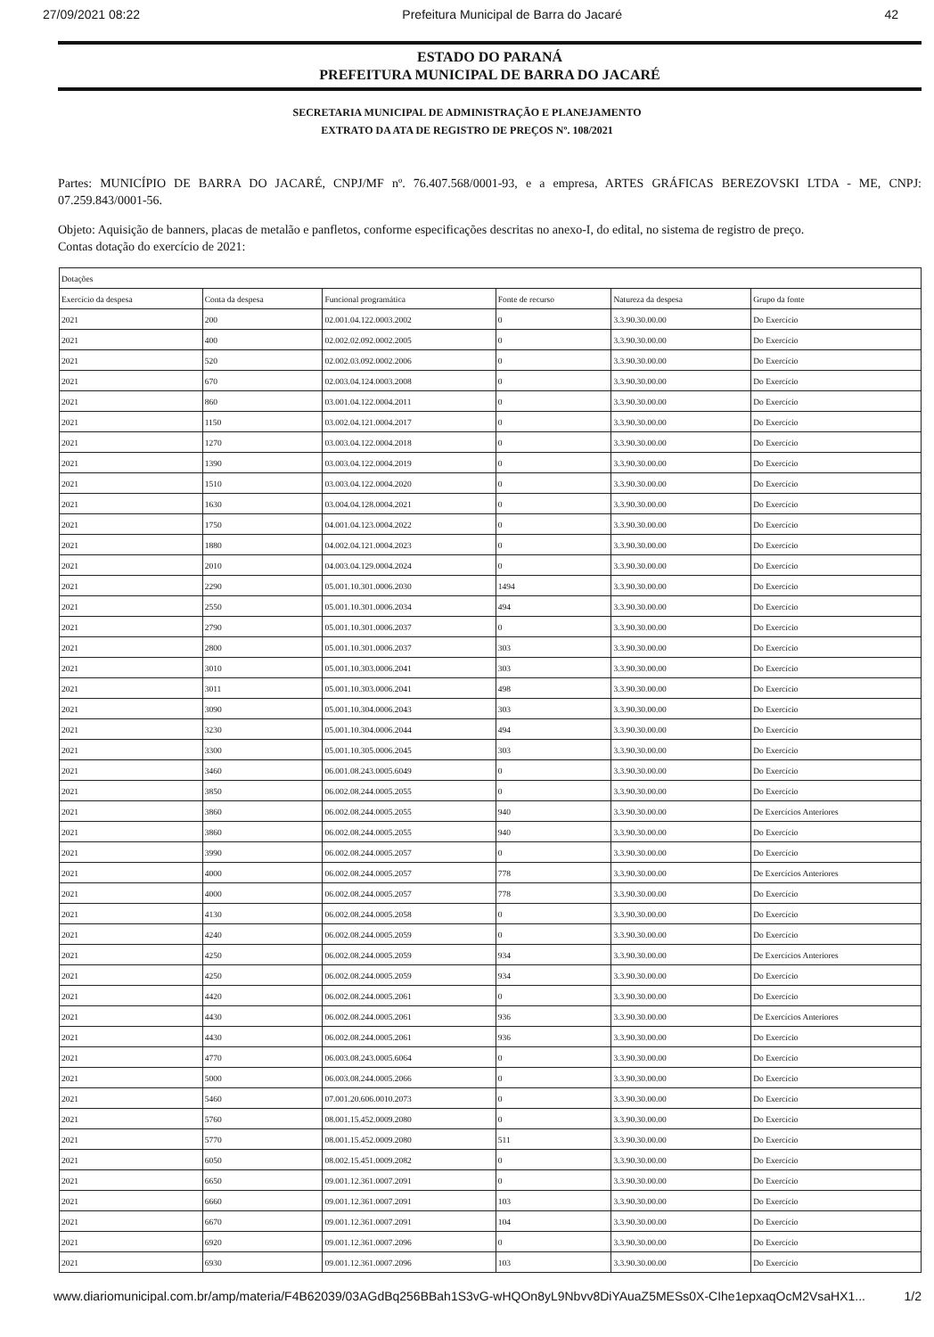27/09/2021 08:22 Prefeitura Municipal de Barra do Jacaré 42
ESTADO DO PARANÁ
PREFEITURA MUNICIPAL DE BARRA DO JACARÉ
SECRETARIA MUNICIPAL DE ADMINISTRAÇÃO E PLANEJAMENTO
EXTRATO DA ATA DE REGISTRO DE PREÇOS Nº. 108/2021
Partes: MUNICÍPIO DE BARRA DO JACARÉ, CNPJ/MF nº. 76.407.568/0001-93, e a empresa, ARTES GRÁFICAS BEREZOVSKI LTDA - ME, CNPJ: 07.259.843/0001-56.
Objeto: Aquisição de banners, placas de metalão e panfletos, conforme especificações descritas no anexo-I, do edital, no sistema de registro de preço.
Contas dotação do exercício de 2021:
| Dotações | | | | | |
| --- | --- | --- | --- | --- | --- |
| Exercício da despesa | Conta da despesa | Funcional programática | Fonte de recurso | Natureza da despesa | Grupo da fonte |
| 2021 | 200 | 02.001.04.122.0003.2002 | 0 | 3.3.90.30.00.00 | Do Exercício |
| 2021 | 400 | 02.002.02.092.0002.2005 | 0 | 3.3.90.30.00.00 | Do Exercício |
| 2021 | 520 | 02.002.03.092.0002.2006 | 0 | 3.3.90.30.00.00 | Do Exercício |
| 2021 | 670 | 02.003.04.124.0003.2008 | 0 | 3.3.90.30.00.00 | Do Exercício |
| 2021 | 860 | 03.001.04.122.0004.2011 | 0 | 3.3.90.30.00.00 | Do Exercício |
| 2021 | 1150 | 03.002.04.121.0004.2017 | 0 | 3.3.90.30.00.00 | Do Exercício |
| 2021 | 1270 | 03.003.04.122.0004.2018 | 0 | 3.3.90.30.00.00 | Do Exercício |
| 2021 | 1390 | 03.003.04.122.0004.2019 | 0 | 3.3.90.30.00.00 | Do Exercício |
| 2021 | 1510 | 03.003.04.122.0004.2020 | 0 | 3.3.90.30.00.00 | Do Exercício |
| 2021 | 1630 | 03.004.04.128.0004.2021 | 0 | 3.3.90.30.00.00 | Do Exercício |
| 2021 | 1750 | 04.001.04.123.0004.2022 | 0 | 3.3.90.30.00.00 | Do Exercício |
| 2021 | 1880 | 04.002.04.121.0004.2023 | 0 | 3.3.90.30.00.00 | Do Exercício |
| 2021 | 2010 | 04.003.04.129.0004.2024 | 0 | 3.3.90.30.00.00 | Do Exercício |
| 2021 | 2290 | 05.001.10.301.0006.2030 | 1494 | 3.3.90.30.00.00 | Do Exercício |
| 2021 | 2550 | 05.001.10.301.0006.2034 | 494 | 3.3.90.30.00.00 | Do Exercício |
| 2021 | 2790 | 05.001.10.301.0006.2037 | 0 | 3.3.90.30.00.00 | Do Exercício |
| 2021 | 2800 | 05.001.10.301.0006.2037 | 303 | 3.3.90.30.00.00 | Do Exercício |
| 2021 | 3010 | 05.001.10.303.0006.2041 | 303 | 3.3.90.30.00.00 | Do Exercício |
| 2021 | 3011 | 05.001.10.303.0006.2041 | 498 | 3.3.90.30.00.00 | Do Exercício |
| 2021 | 3090 | 05.001.10.304.0006.2043 | 303 | 3.3.90.30.00.00 | Do Exercício |
| 2021 | 3230 | 05.001.10.304.0006.2044 | 494 | 3.3.90.30.00.00 | Do Exercício |
| 2021 | 3300 | 05.001.10.305.0006.2045 | 303 | 3.3.90.30.00.00 | Do Exercício |
| 2021 | 3460 | 06.001.08.243.0005.6049 | 0 | 3.3.90.30.00.00 | Do Exercício |
| 2021 | 3850 | 06.002.08.244.0005.2055 | 0 | 3.3.90.30.00.00 | Do Exercício |
| 2021 | 3860 | 06.002.08.244.0005.2055 | 940 | 3.3.90.30.00.00 | De Exercícios Anteriores |
| 2021 | 3860 | 06.002.08.244.0005.2055 | 940 | 3.3.90.30.00.00 | Do Exercício |
| 2021 | 3990 | 06.002.08.244.0005.2057 | 0 | 3.3.90.30.00.00 | Do Exercício |
| 2021 | 4000 | 06.002.08.244.0005.2057 | 778 | 3.3.90.30.00.00 | De Exercícios Anteriores |
| 2021 | 4000 | 06.002.08.244.0005.2057 | 778 | 3.3.90.30.00.00 | Do Exercício |
| 2021 | 4130 | 06.002.08.244.0005.2058 | 0 | 3.3.90.30.00.00 | Do Exercício |
| 2021 | 4240 | 06.002.08.244.0005.2059 | 0 | 3.3.90.30.00.00 | Do Exercício |
| 2021 | 4250 | 06.002.08.244.0005.2059 | 934 | 3.3.90.30.00.00 | De Exercícios Anteriores |
| 2021 | 4250 | 06.002.08.244.0005.2059 | 934 | 3.3.90.30.00.00 | Do Exercício |
| 2021 | 4420 | 06.002.08.244.0005.2061 | 0 | 3.3.90.30.00.00 | Do Exercício |
| 2021 | 4430 | 06.002.08.244.0005.2061 | 936 | 3.3.90.30.00.00 | De Exercícios Anteriores |
| 2021 | 4430 | 06.002.08.244.0005.2061 | 936 | 3.3.90.30.00.00 | Do Exercício |
| 2021 | 4770 | 06.003.08.243.0005.6064 | 0 | 3.3.90.30.00.00 | Do Exercício |
| 2021 | 5000 | 06.003.08.244.0005.2066 | 0 | 3.3.90.30.00.00 | Do Exercício |
| 2021 | 5460 | 07.001.20.606.0010.2073 | 0 | 3.3.90.30.00.00 | Do Exercício |
| 2021 | 5760 | 08.001.15.452.0009.2080 | 0 | 3.3.90.30.00.00 | Do Exercício |
| 2021 | 5770 | 08.001.15.452.0009.2080 | 511 | 3.3.90.30.00.00 | Do Exercício |
| 2021 | 6050 | 08.002.15.451.0009.2082 | 0 | 3.3.90.30.00.00 | Do Exercício |
| 2021 | 6650 | 09.001.12.361.0007.2091 | 0 | 3.3.90.30.00.00 | Do Exercício |
| 2021 | 6660 | 09.001.12.361.0007.2091 | 103 | 3.3.90.30.00.00 | Do Exercício |
| 2021 | 6670 | 09.001.12.361.0007.2091 | 104 | 3.3.90.30.00.00 | Do Exercício |
| 2021 | 6920 | 09.001.12.361.0007.2096 | 0 | 3.3.90.30.00.00 | Do Exercício |
| 2021 | 6930 | 09.001.12.361.0007.2096 | 103 | 3.3.90.30.00.00 | Do Exercício |
www.diariomunicipal.com.br/amp/materia/F4B62039/03AGdBq256BBah1S3vG-wHQOn8yL9Nbvv8DiYAuaZ5MESs0X-CIhe1epxaqOcM2VsaHX1... 1/2